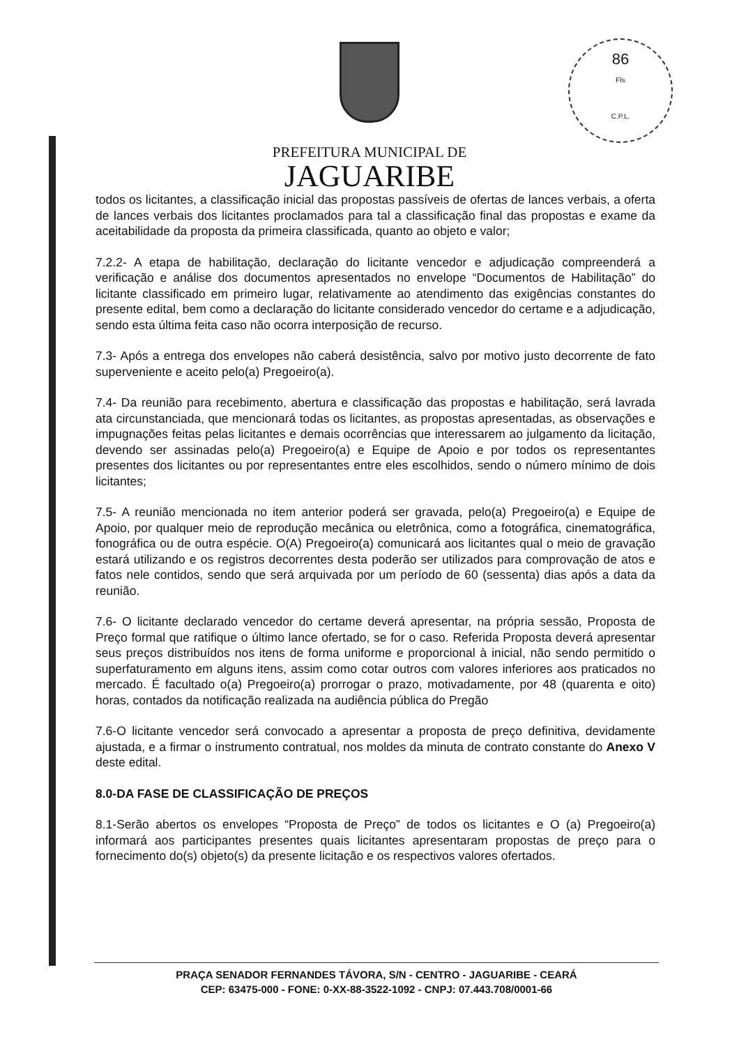86
Fls
C.P.L.
PREFEITURA MUNICIPAL DE
JAGUARIBE
todos os licitantes, a classificação inicial das propostas passíveis de ofertas de lances verbais, a oferta de lances verbais dos licitantes proclamados para tal a classificação final das propostas e exame da aceitabilidade da proposta da primeira classificada, quanto ao objeto e valor;
7.2.2- A etapa de habilitação, declaração do licitante vencedor e adjudicação compreenderá a verificação e análise dos documentos apresentados no envelope “Documentos de Habilitação” do licitante classificado em primeiro lugar, relativamente ao atendimento das exigências constantes do presente edital, bem como a declaração do licitante considerado vencedor do certame e a adjudicação, sendo esta última feita caso não ocorra interposição de recurso.
7.3- Após a entrega dos envelopes não caberá desistência, salvo por motivo justo decorrente de fato superveniente e aceito pelo(a) Pregoeiro(a).
7.4- Da reunião para recebimento, abertura e classificação das propostas e habilitação, será lavrada ata circunstanciada, que mencionará todas os licitantes, as propostas apresentadas, as observações e impugnações feitas pelas licitantes e demais ocorrências que interessarem ao julgamento da licitação, devendo ser assinadas pelo(a) Pregoeiro(a) e Equipe de Apoio e por todos os representantes presentes dos licitantes ou por representantes entre eles escolhidos, sendo o número mínimo de dois licitantes;
7.5- A reunião mencionada no item anterior poderá ser gravada, pelo(a) Pregoeiro(a) e Equipe de Apoio, por qualquer meio de reprodução mecânica ou eletrônica, como a fotográfica, cinematográfica, fonográfica ou de outra espécie. O(A) Pregoeiro(a) comunicará aos licitantes qual o meio de gravação estará utilizando e os registros decorrentes desta poderão ser utilizados para comprovação de atos e fatos nele contidos, sendo que será arquivada por um período de 60 (sessenta) dias após a data da reunião.
7.6- O licitante declarado vencedor do certame deverá apresentar, na própria sessão, Proposta de Preço formal que ratifique o último lance ofertado, se for o caso. Referida Proposta deverá apresentar seus preços distribuídos nos itens de forma uniforme e proporcional à inicial, não sendo permitido o superfaturamento em alguns itens, assim como cotar outros com valores inferiores aos praticados no mercado. É facultado o(a) Pregoeiro(a) prorrogar o prazo, motivadamente, por 48 (quarenta e oito) horas, contados da notificação realizada na audiência pública do Pregão
7.6-O licitante vencedor será convocado a apresentar a proposta de preço definitiva, devidamente ajustada, e a firmar o instrumento contratual, nos moldes da minuta de contrato constante do Anexo V deste edital.
8.0-DA FASE DE CLASSIFICAÇÃO DE PREÇOS
8.1-Serão abertos os envelopes “Proposta de Preço” de todos os licitantes e O (a) Pregoeiro(a) informará aos participantes presentes quais licitantes apresentaram propostas de preço para o fornecimento do(s) objeto(s) da presente licitação e os respectivos valores ofertados.
PRAÇA SENADOR FERNANDES TÁVORA, S/N - CENTRO - JAGUARIBE - CEARÁ
CEP: 63475-000 - FONE: 0-XX-88-3522-1092 - CNPJ: 07.443.708/0001-66